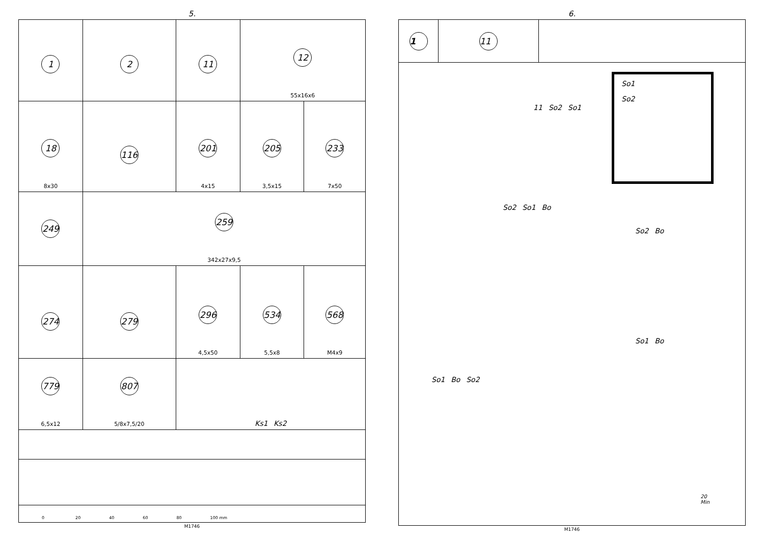5.
| 1 | 2 | 11 | 12 55x16x6 | |
| 18 8x30 | 116 | 201 4x15 | 205 3,5x15 | 233 7x50 |
| 249 | 259 342x27x9,5 | | | |
| 274 | 279 | 296 4,5x50 | 534 5,5x8 | 568 M4x9 |
| 779 6,5x12 | 807 5/8x7,5/20 | Ks1 Ks2 | | |
| 0 20 40 60 80 100 mm | | | | |
M1746
6.
1 11
11 So2 So1
So1
So2
So2 So1 Bo
So2 Bo
So1 Bo
So1 Bo So2
20
Min
M1746